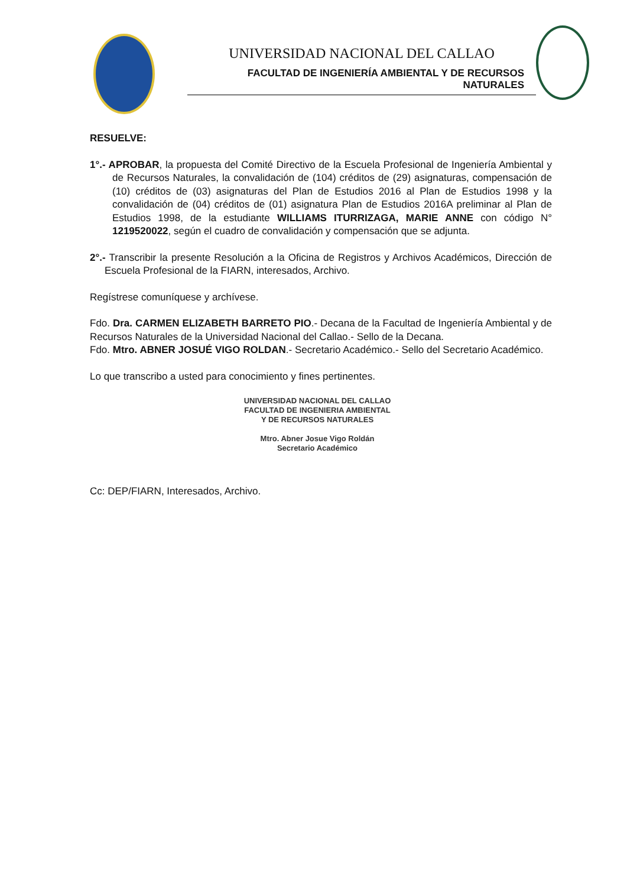UNIVERSIDAD NACIONAL DEL CALLAO
FACULTAD DE INGENIERÍA AMBIENTAL Y DE RECURSOS NATURALES
RESUELVE:
1°.- APROBAR, la propuesta del Comité Directivo de la Escuela Profesional de Ingeniería Ambiental y de Recursos Naturales, la convalidación de (104) créditos de (29) asignaturas, compensación de (10) créditos de (03) asignaturas del Plan de Estudios 2016 al Plan de Estudios 1998 y la convalidación de (04) créditos de (01) asignatura Plan de Estudios 2016A preliminar al Plan de Estudios 1998, de la estudiante WILLIAMS ITURRIZAGA, MARIE ANNE con código N° 1219520022, según el cuadro de convalidación y compensación que se adjunta.
2°.- Transcribir la presente Resolución a la Oficina de Registros y Archivos Académicos, Dirección de Escuela Profesional de la FIARN, interesados, Archivo.
Regístrese comuníquese y archívese.
Fdo. Dra. CARMEN ELIZABETH BARRETO PIO.- Decana de la Facultad de Ingeniería Ambiental y de Recursos Naturales de la Universidad Nacional del Callao.- Sello de la Decana.
Fdo. Mtro. ABNER JOSUÉ VIGO ROLDAN.- Secretario Académico.- Sello del Secretario Académico.
Lo que transcribo a usted para conocimiento y fines pertinentes.
UNIVERSIDAD NACIONAL DEL CALLAO
FACULTAD DE INGENIERIA AMBIENTAL
Y DE RECURSOS NATURALES
Mtro. Abner Josue Vigo Roldán
Secretario Académico
Cc: DEP/FIARN, Interesados, Archivo.